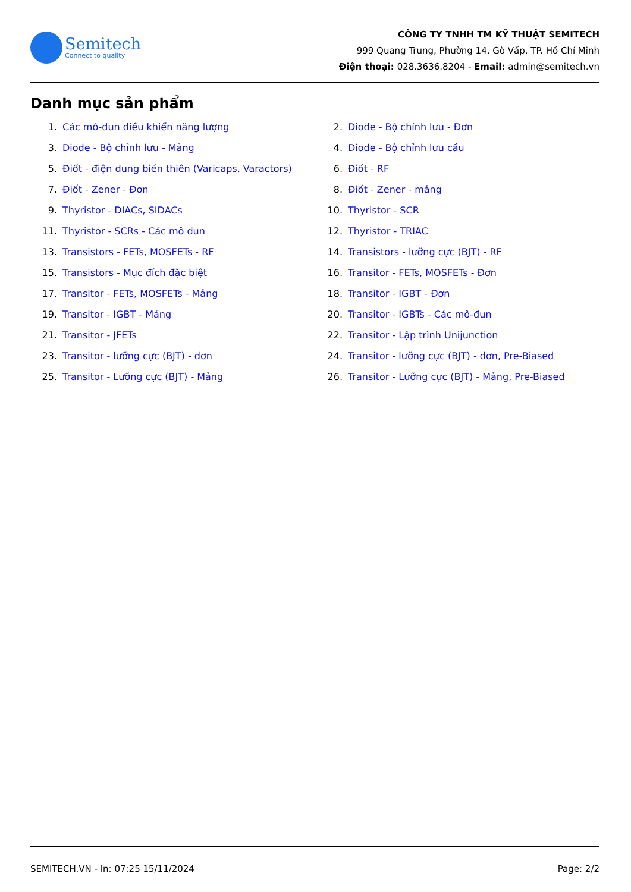Semitech
Connect to quality
CÔNG TY TNHH TM KỸ THUẬT SEMITECH
999 Quang Trung, Phường 14, Gò Vấp, TP. Hồ Chí Minh
Điện thoại: 028.3636.8204 - Email: admin@semitech.vn
Danh mục sản phẩm
1. Các mô-đun điều khiển năng lượng
2. Diode - Bộ chỉnh lưu - Đơn
3. Diode - Bộ chỉnh lưu - Mảng
4. Diode - Bộ chỉnh lưu cầu
5. Điốt - điện dung biến thiên (Varicaps, Varactors)
6. Điốt - RF
7. Điốt - Zener - Đơn
8. Điốt - Zener - mảng
9. Thyristor - DIACs, SIDACs
10. Thyristor - SCR
11. Thyristor - SCRs - Các mô đun
12. Thyristor - TRIAC
13. Transistors - FETs, MOSFETs - RF
14. Transistors - lưỡng cực (BJT) - RF
15. Transistors - Mục đích đặc biệt
16. Transitor - FETs, MOSFETs - Đơn
17. Transitor - FETs, MOSFETs - Mảng
18. Transitor - IGBT - Đơn
19. Transitor - IGBT - Mảng
20. Transitor - IGBTs - Các mô-đun
21. Transitor - JFETs
22. Transitor - Lập trình Unijunction
23. Transitor - lưỡng cực (BJT) - đơn
24. Transitor - lưỡng cực (BJT) - đơn, Pre-Biased
25. Transitor - Lưỡng cực (BJT) - Mảng
26. Transitor - Lưỡng cực (BJT) - Mảng, Pre-Biased
SEMITECH.VN - In: 07:25 15/11/2024 Page: 2/2